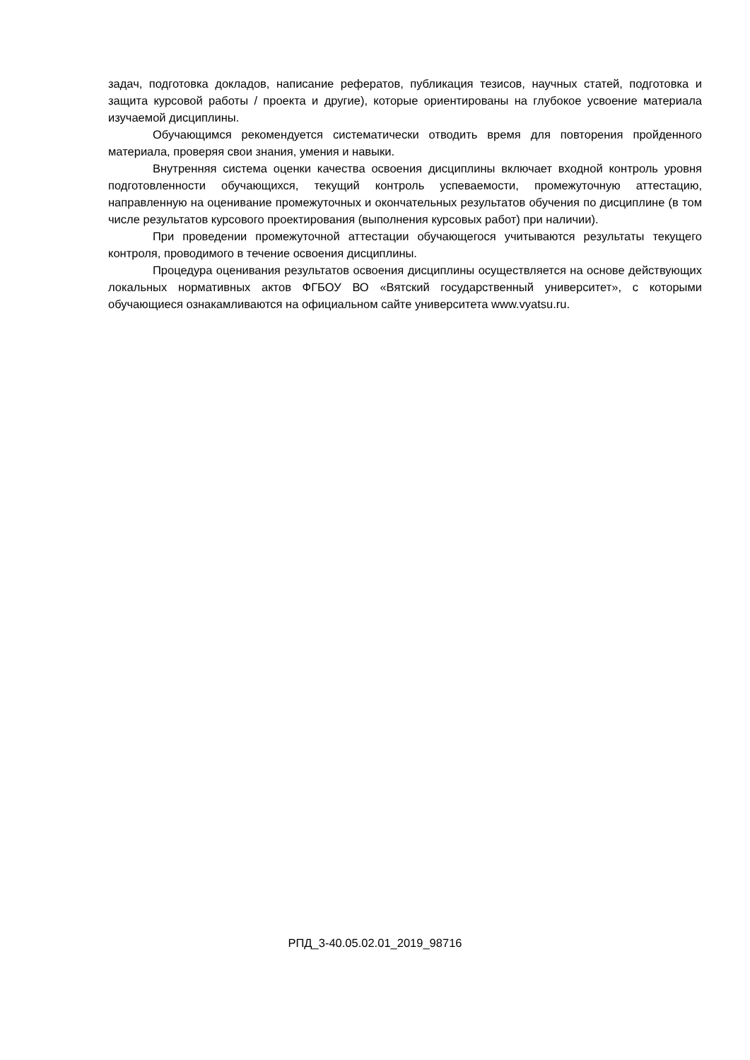задач, подготовка докладов, написание рефератов, публикация тезисов, научных статей, подготовка и защита курсовой работы / проекта и другие), которые ориентированы на глубокое усвоение материала изучаемой дисциплины.
Обучающимся рекомендуется систематически отводить время для повторения пройденного материала, проверяя свои знания, умения и навыки.
Внутренняя система оценки качества освоения дисциплины включает входной контроль уровня подготовленности обучающихся, текущий контроль успеваемости, промежуточную аттестацию, направленную на оценивание промежуточных и окончательных результатов обучения по дисциплине (в том числе результатов курсового проектирования (выполнения курсовых работ) при наличии).
При проведении промежуточной аттестации обучающегося учитываются результаты текущего контроля, проводимого в течение освоения дисциплины.
Процедура оценивания результатов освоения дисциплины осуществляется на основе действующих локальных нормативных актов ФГБОУ ВО «Вятский государственный университет», с которыми обучающиеся ознакамливаются на официальном сайте университета www.vyatsu.ru.
РПД_3-40.05.02.01_2019_98716